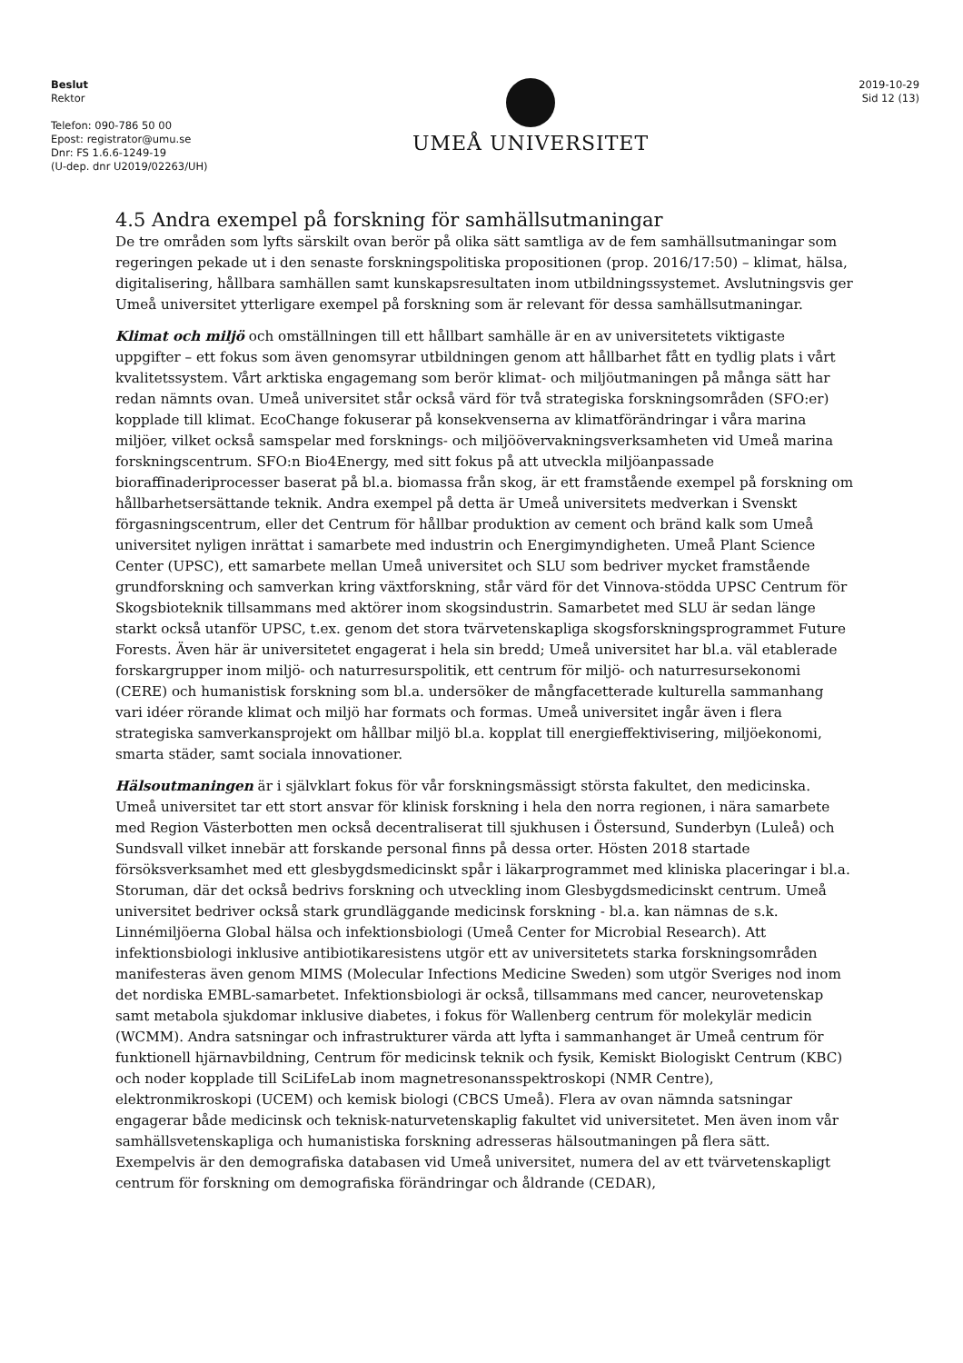Beslut
Rektor
Telefon: 090-786 50 00
Epost: registrator@umu.se
Dnr: FS 1.6.6-1249-19
(U-dep. dnr U2019/02263/UH)
UMEÅ UNIVERSITET
2019-10-29
Sid 12 (13)
4.5 Andra exempel på forskning för samhällsutmaningar
De tre områden som lyfts särskilt ovan berör på olika sätt samtliga av de fem samhällsutmaningar som regeringen pekade ut i den senaste forskningspolitiska propositionen (prop. 2016/17:50) – klimat, hälsa, digitalisering, hållbara samhällen samt kunskapsresultaten inom utbildningssystemet. Avslutningsvis ger Umeå universitet ytterligare exempel på forskning som är relevant för dessa samhällsutmaningar.
Klimat och miljö och omställningen till ett hållbart samhälle är en av universitetets viktigaste uppgifter – ett fokus som även genomsyrar utbildningen genom att hållbarhet fått en tydlig plats i vårt kvalitetssystem. Vårt arktiska engagemang som berör klimat- och miljöutmaningen på många sätt har redan nämnts ovan. Umeå universitet står också värd för två strategiska forskningsområden (SFO:er) kopplade till klimat. EcoChange fokuserar på konsekvenserna av klimatförändringar i våra marina miljöer, vilket också samspelar med forsknings- och miljöövervakningsverksamheten vid Umeå marina forskningscentrum. SFO:n Bio4Energy, med sitt fokus på att utveckla miljöanpassade bioraffinaderiprocesser baserat på bl.a. biomassa från skog, är ett framstående exempel på forskning om hållbarhetsersättande teknik. Andra exempel på detta är Umeå universitets medverkan i Svenskt förgasningscentrum, eller det Centrum för hållbar produktion av cement och bränd kalk som Umeå universitet nyligen inrättat i samarbete med industrin och Energimyndigheten. Umeå Plant Science Center (UPSC), ett samarbete mellan Umeå universitet och SLU som bedriver mycket framstående grundforskning och samverkan kring växtforskning, står värd för det Vinnova-stödda UPSC Centrum för Skogsbioteknik tillsammans med aktörer inom skogsindustrin. Samarbetet med SLU är sedan länge starkt också utanför UPSC, t.ex. genom det stora tvärvetenskapliga skogsforskningsprogrammet Future Forests. Även här är universitetet engagerat i hela sin bredd; Umeå universitet har bl.a. väl etablerade forskargrupper inom miljö- och naturresurspolitik, ett centrum för miljö- och naturresursekonomi (CERE) och humanistisk forskning som bl.a. undersöker de mångfacetterade kulturella sammanhang vari idéer rörande klimat och miljö har formats och formas. Umeå universitet ingår även i flera strategiska samverkansprojekt om hållbar miljö bl.a. kopplat till energieffektivisering, miljöekonomi, smarta städer, samt sociala innovationer.
Hälsoutmaningen är i självklart fokus för vår forskningsmässigt största fakultet, den medicinska. Umeå universitet tar ett stort ansvar för klinisk forskning i hela den norra regionen, i nära samarbete med Region Västerbotten men också decentraliserat till sjukhusen i Östersund, Sunderbyn (Luleå) och Sundsvall vilket innebär att forskande personal finns på dessa orter. Hösten 2018 startade försöksverksamhet med ett glesbygdsmedicinskt spår i läkarprogrammet med kliniska placeringar i bl.a. Storuman, där det också bedrivs forskning och utveckling inom Glesbygdsmedicinskt centrum. Umeå universitet bedriver också stark grundläggande medicinsk forskning - bl.a. kan nämnas de s.k. Linnémiljöerna Global hälsa och infektionsbiologi (Umeå Center for Microbial Research). Att infektionsbiologi inklusive antibiotikaresistens utgör ett av universitetets starka forskningsområden manifesteras även genom MIMS (Molecular Infections Medicine Sweden) som utgör Sveriges nod inom det nordiska EMBL-samarbetet. Infektionsbiologi är också, tillsammans med cancer, neurovetenskap samt metabola sjukdomar inklusive diabetes, i fokus för Wallenberg centrum för molekylär medicin (WCMM). Andra satsningar och infrastrukturer värda att lyfta i sammanhanget är Umeå centrum för funktionell hjärnavbildning, Centrum för medicinsk teknik och fysik, Kemiskt Biologiskt Centrum (KBC) och noder kopplade till SciLifeLab inom magnetresonansspektroskopi (NMR Centre), elektronmikroskopi (UCEM) och kemisk biologi (CBCS Umeå). Flera av ovan nämnda satsningar engagerar både medicinsk och teknisk-naturvetenskaplig fakultet vid universitetet. Men även inom vår samhällsvetenskapliga och humanistiska forskning adresseras hälsoutmaningen på flera sätt. Exempelvis är den demografiska databasen vid Umeå universitet, numera del av ett tvärvetenskapligt centrum för forskning om demografiska förändringar och åldrande (CEDAR),